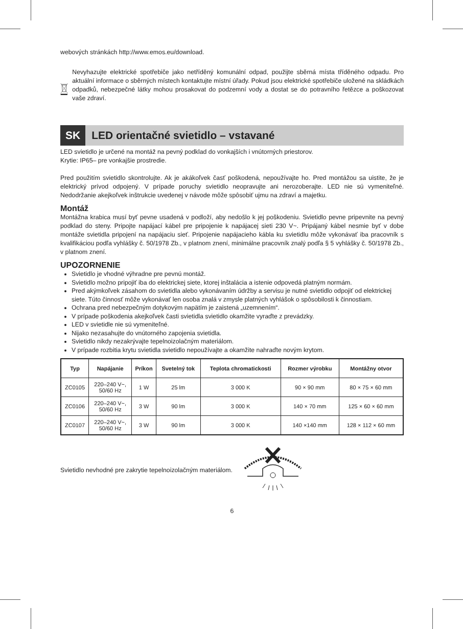webových stránkách http://www.emos.eu/download.
Nevyhazujte elektrické spotřebiče jako netříděný komunální odpad, použijte sběrná místa tříděného odpadu. Pro aktuální informace o sběrných místech kontaktujte místní úřady. Pokud jsou elektrické spotřebiče uložené na skládkách odpadků, nebezpečné látky mohou prosakovat do podzemní vody a dostat se do potravního řetězce a poškozovat vaše zdraví.
SK LED orientačné svietidlo – vstavané
LED svietidlo je určené na montáž na pevný podklad do vonkajších i vnútorných priestorov.
Krytie: IP65– pre vonkajšie prostredie.
Pred použitím svietidlo skontrolujte. Ak je akákoľvek časť poškodená, nepoužívajte ho. Pred montážou sa uistite, že je elektrický prívod odpojený. V prípade poruchy svietidlo neopravujte ani nerozoberajte. LED nie sú vymeniteľné. Nedodržanie akejkoľvek inštrukcie uvedenej v návode môže spôsobiť ujmu na zdraví a majetku.
Montáž
Montážna krabica musí byť pevne usadená v podloží, aby nedošlo k jej poškodeniu. Svietidlo pevne pripevnite na pevný podklad do steny. Pripojte napájací kábel pre pripojenie k napájacej sieti 230 V~. Pripájaný kábel nesmie byť v dobe montáže svietidla pripojení na napájaciu sieť. Pripojenie napájacieho kábla ku svietidlu môže vykonávať iba pracovník s kvalifikáciou podľa vyhlášky č. 50/1978 Zb., v platnom znení, minimálne pracovník znalý podľa § 5 vyhlášky č. 50/1978 Zb., v platnom znení.
UPOZORNENIE
Svietidlo je vhodné výhradne pre pevnú montáž.
Svietidlo možno pripojiť iba do elektrickej siete, ktorej inštalácia a istenie odpovedá platným normám.
Pred akýmkoľvek zásahom do svietidla alebo vykonávaním údržby a servisu je nutné svietidlo odpojiť od elektrickej siete. Túto činnosť môže vykonávať len osoba znalá v zmysle platných vyhlášok o spôsobilosti k činnostiam.
Ochrana pred nebezpečným dotykovým napätím je zaistená „uzemnením“.
V prípade poškodenia akejkoľvek časti svietidla svietidlo okamžite vyraďte z prevádzky.
LED v svietidle nie sú vymeniteľné.
Nijako nezasahujte do vnútorného zapojenia svietidla.
Svietidlo nikdy nezakrývajte tepelnoizolačným materiálom.
V prípade rozbitia krytu svietidla svietidlo nepoužívajte a okamžite nahraďte novým krytom.
| Typ | Napájanie | Príkon | Svetelný tok | Teplota chromatickosti | Rozmer výrobku | Montážny otvor |
| --- | --- | --- | --- | --- | --- | --- |
| ZC0105 | 220–240 V~, 50/60 Hz | 1 W | 25 lm | 3 000 K | 90 × 90 mm | 80 × 75 × 60 mm |
| ZC0106 | 220–240 V~, 50/60 Hz | 3 W | 90 lm | 3 000 K | 140 × 70 mm | 125 × 60 × 60 mm |
| ZC0107 | 220–240 V~, 50/60 Hz | 3 W | 90 lm | 3 000 K | 140 ×140 mm | 128 × 112 × 60 mm |
Svietidlo nevhodné pre zakrytie tepelnoizolačným materiálom.
6